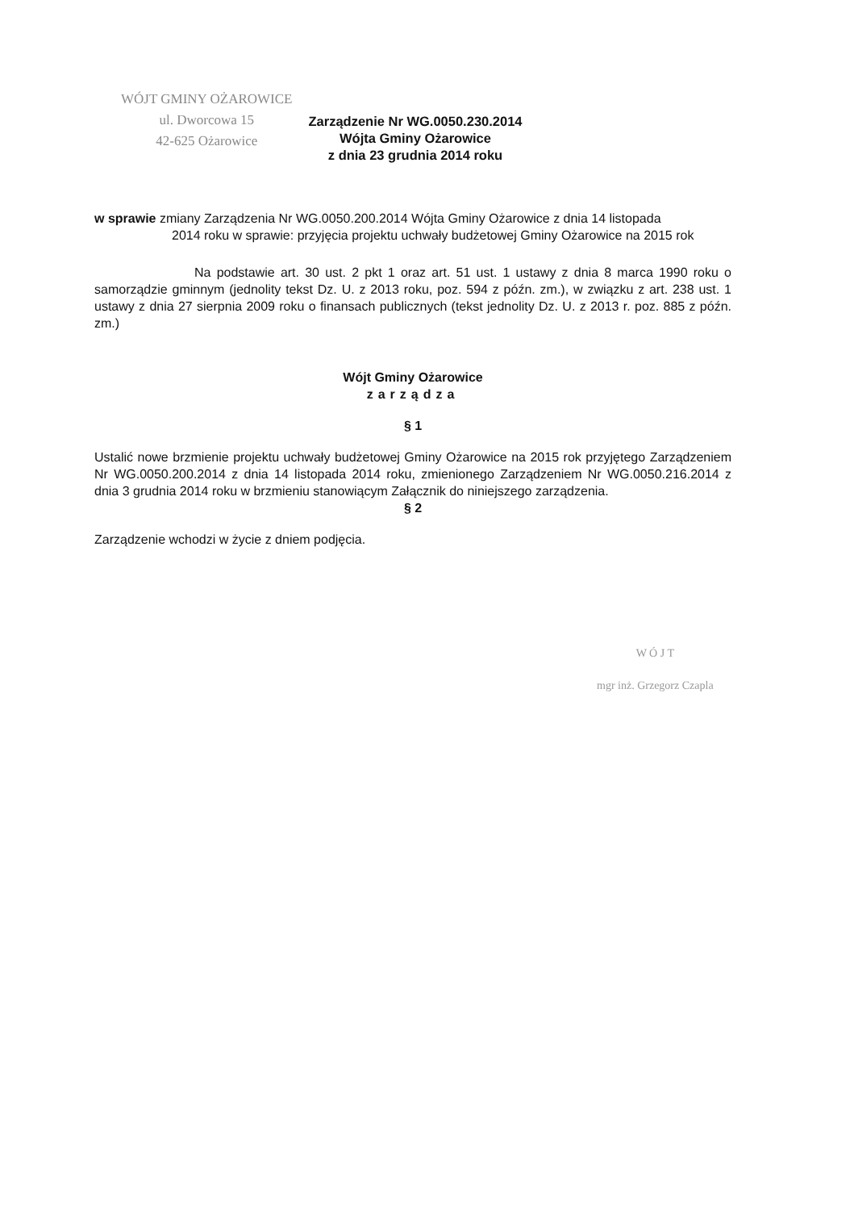WÓJT GMINY OŻAROWICE
ul. Dworcowa 15
42-625 Ożarowice
Zarządzenie Nr WG.0050.230.2014
Wójta Gminy Ożarowice
z dnia 23 grudnia 2014 roku
w sprawie zmiany Zarządzenia Nr WG.0050.200.2014 Wójta Gminy Ożarowice z dnia 14 listopada
2014 roku w sprawie: przyjęcia projektu uchwały budżetowej Gminy Ożarowice na 2015 rok
Na podstawie art. 30 ust. 2 pkt 1 oraz art. 51 ust. 1 ustawy z dnia 8 marca 1990 roku o samorządzie gminnym (jednolity tekst Dz. U. z 2013 roku, poz. 594 z późn. zm.), w związku z art. 238 ust. 1 ustawy z dnia 27 sierpnia 2009 roku o finansach publicznych (tekst jednolity Dz. U. z 2013 r. poz. 885 z późn. zm.)
Wójt Gminy Ożarowice
zarządza
§ 1
Ustalić nowe brzmienie projektu uchwały budżetowej Gminy Ożarowice na 2015 rok przyjętego Zarządzeniem Nr WG.0050.200.2014 z dnia 14 listopada 2014 roku, zmienionego Zarządzeniem Nr WG.0050.216.2014 z dnia 3 grudnia 2014 roku w brzmieniu stanowiącym Załącznik do niniejszego zarządzenia.
§ 2
Zarządzenie wchodzi w życie z dniem podjęcia.
W Ó J T
mgr inż. Grzegorz Czapla